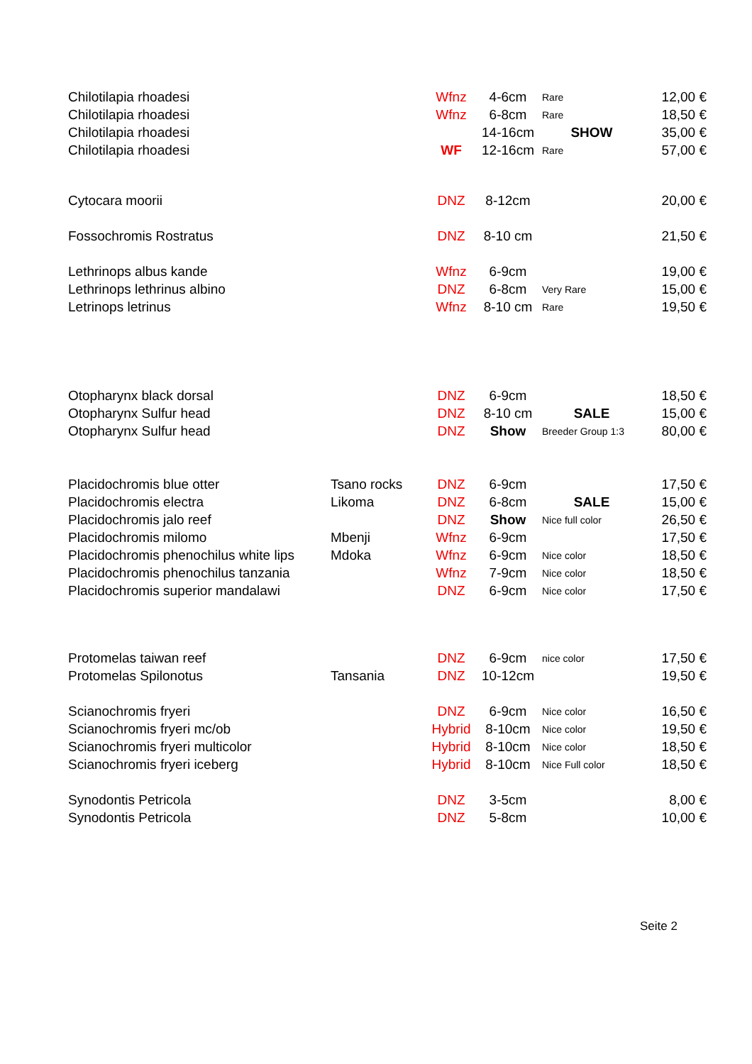| Chilotilapia rhoadesi | | Wfnz | 4-6cm | Rare | 12,00 € |
| Chilotilapia rhoadesi | | Wfnz | 6-8cm | Rare | 18,50 € |
| Chilotilapia rhoadesi | | | 14-16cm | SHOW | 35,00 € |
| Chilotilapia rhoadesi | | WF | 12-16cm | Rare | 57,00 € |
| Cytocara moorii | | DNZ | 8-12cm | | 20,00 € |
| Fossochromis Rostratus | | DNZ | 8-10 cm | | 21,50 € |
| Lethrinops albus kande | | Wfnz | 6-9cm | | 19,00 € |
| Lethrinops lethrinus albino | | DNZ | 6-8cm | Very Rare | 15,00 € |
| Letrinops letrinus | | Wfnz | 8-10 cm | Rare | 19,50 € |
| Otopharynx black dorsal | | DNZ | 6-9cm | | 18,50 € |
| Otopharynx Sulfur head | | DNZ | 8-10 cm | SALE | 15,00 € |
| Otopharynx Sulfur head | | DNZ | Show | Breeder Group 1:3 | 80,00 € |
| Placidochromis blue otter | Tsano rocks | DNZ | 6-9cm | | 17,50 € |
| Placidochromis electra | Likoma | DNZ | 6-8cm | SALE | 15,00 € |
| Placidochromis jalo reef | | DNZ | Show | Nice full color | 26,50 € |
| Placidochromis milomo | Mbenji | Wfnz | 6-9cm | | 17,50 € |
| Placidochromis phenochilus white lips | Mdoka | Wfnz | 6-9cm | Nice color | 18,50 € |
| Placidochromis phenochilus tanzania | | Wfnz | 7-9cm | Nice color | 18,50 € |
| Placidochromis superior mandalawi | | DNZ | 6-9cm | Nice color | 17,50 € |
| Protomelas taiwan reef | | DNZ | 6-9cm | nice color | 17,50 € |
| Protomelas Spilonotus | Tansania | DNZ | 10-12cm | | 19,50 € |
| Scianochromis fryeri | | DNZ | 6-9cm | Nice color | 16,50 € |
| Scianochromis fryeri mc/ob | | Hybrid | 8-10cm | Nice color | 19,50 € |
| Scianochromis fryeri multicolor | | Hybrid | 8-10cm | Nice color | 18,50 € |
| Scianochromis fryeri iceberg | | Hybrid | 8-10cm | Nice Full color | 18,50 € |
| Synodontis Petricola | | DNZ | 3-5cm | | 8,00 € |
| Synodontis Petricola | | DNZ | 5-8cm | | 10,00 € |
Seite 2